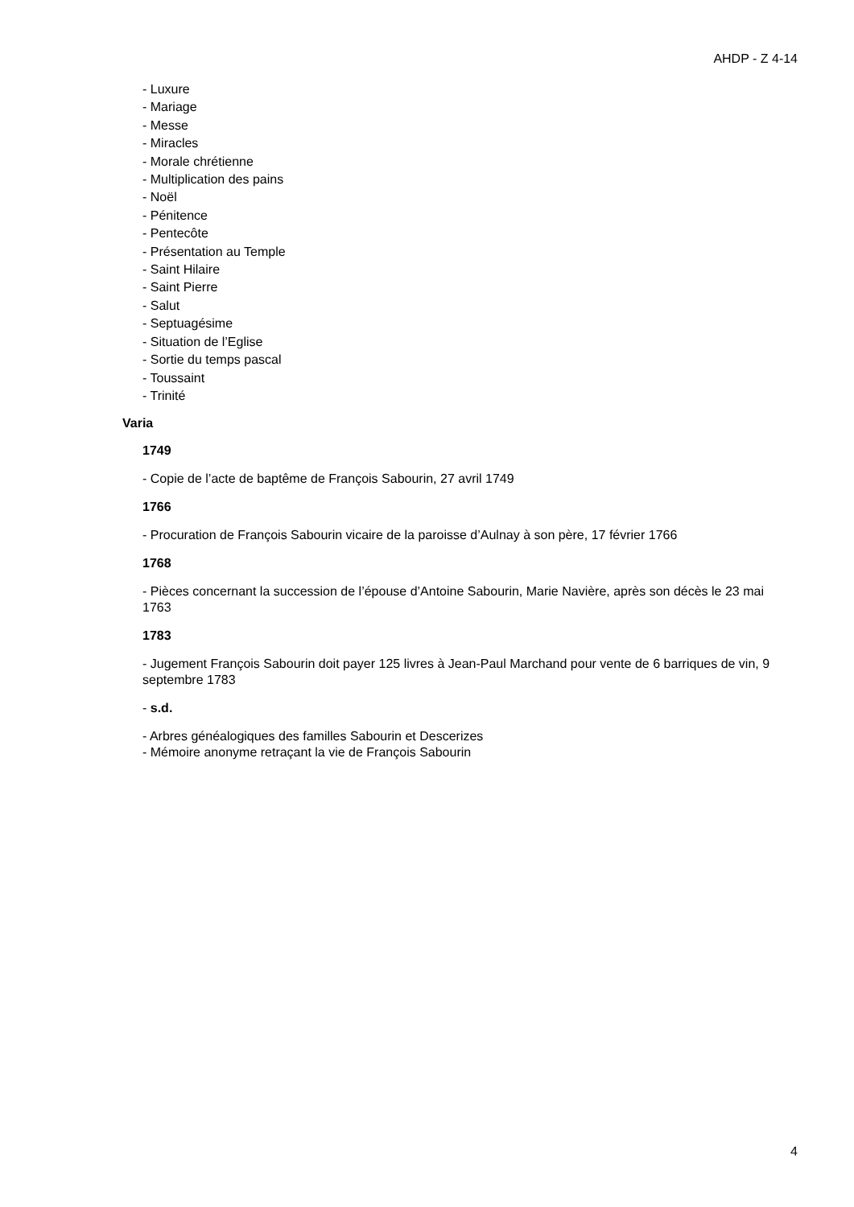AHDP - Z 4-14
- Luxure
- Mariage
- Messe
- Miracles
- Morale chrétienne
- Multiplication des pains
- Noël
- Pénitence
- Pentecôte
- Présentation au Temple
- Saint Hilaire
- Saint Pierre
- Salut
- Septuagésime
- Situation de l’Eglise
- Sortie du temps pascal
- Toussaint
- Trinité
Varia
1749
- Copie de l’acte de baptême de François Sabourin, 27 avril 1749
1766
- Procuration de François Sabourin vicaire de la paroisse d’Aulnay à son père, 17 février 1766
1768
- Pièces concernant la succession de l’épouse d’Antoine Sabourin, Marie Navière, après son décès le 23 mai 1763
1783
- Jugement François Sabourin doit payer 125 livres à Jean-Paul Marchand pour vente de 6 barriques de vin, 9 septembre 1783
- s.d.
- Arbres généalogiques des familles Sabourin et Descerizes
- Mémoire anonyme retraçant la vie de François Sabourin
4